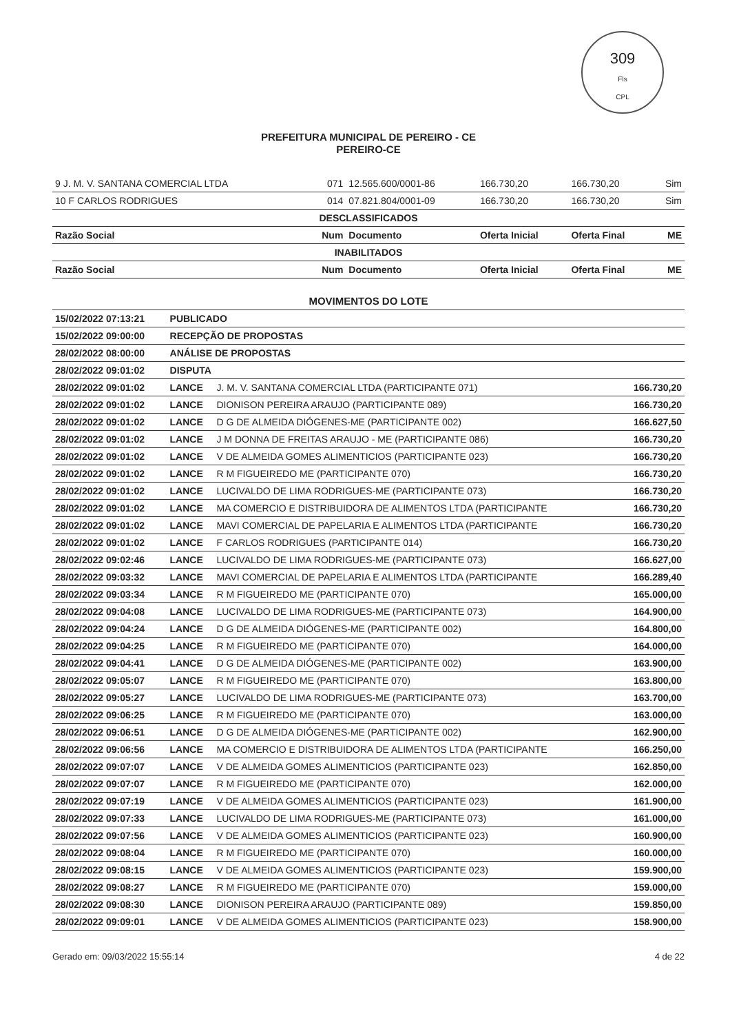309
Fls
CPL
PREFEITURA MUNICIPAL DE PEREIRO - CE
PEREIRO-CE
| 9 J. M. V. SANTANA COMERCIAL LTDA | 071 | 12.565.600/0001-86 | 166.730,20 | 166.730,20 | Sim |
| 10 F CARLOS RODRIGUES | 014 | 07.821.804/0001-09 | 166.730,20 | 166.730,20 | Sim |
| DESCLASSIFICADOS | | | | | |
| Razão Social | Num | Documento | Oferta Inicial | Oferta Final | ME |
| INABILITADOS | | | | | |
| Razão Social | Num | Documento | Oferta Inicial | Oferta Final | ME |
MOVIMENTOS DO LOTE
| 15/02/2022 07:13:21 | PUBLICADO | | |
| 15/02/2022 09:00:00 | RECEPÇÃO DE PROPOSTAS | | |
| 28/02/2022 08:00:00 | ANÁLISE DE PROPOSTAS | | |
| 28/02/2022 09:01:02 | DISPUTA | | |
| 28/02/2022 09:01:02 | LANCE | J. M. V. SANTANA COMERCIAL LTDA (PARTICIPANTE 071) | 166.730,20 |
| 28/02/2022 09:01:02 | LANCE | DIONISON PEREIRA ARAUJO (PARTICIPANTE 089) | 166.730,20 |
| 28/02/2022 09:01:02 | LANCE | D G DE ALMEIDA DIÓGENES-ME (PARTICIPANTE 002) | 166.627,50 |
| 28/02/2022 09:01:02 | LANCE | J M DONNA DE FREITAS ARAUJO - ME (PARTICIPANTE 086) | 166.730,20 |
| 28/02/2022 09:01:02 | LANCE | V DE ALMEIDA GOMES ALIMENTICIOS (PARTICIPANTE 023) | 166.730,20 |
| 28/02/2022 09:01:02 | LANCE | R M FIGUEIREDO ME (PARTICIPANTE 070) | 166.730,20 |
| 28/02/2022 09:01:02 | LANCE | LUCIVALDO DE LIMA RODRIGUES-ME (PARTICIPANTE 073) | 166.730,20 |
| 28/02/2022 09:01:02 | LANCE | MA COMERCIO E DISTRIBUIDORA DE ALIMENTOS LTDA (PARTICIPANTE | 166.730,20 |
| 28/02/2022 09:01:02 | LANCE | MAVI COMERCIAL DE PAPELARIA E ALIMENTOS LTDA (PARTICIPANTE | 166.730,20 |
| 28/02/2022 09:01:02 | LANCE | F CARLOS RODRIGUES (PARTICIPANTE 014) | 166.730,20 |
| 28/02/2022 09:02:46 | LANCE | LUCIVALDO DE LIMA RODRIGUES-ME (PARTICIPANTE 073) | 166.627,00 |
| 28/02/2022 09:03:32 | LANCE | MAVI COMERCIAL DE PAPELARIA E ALIMENTOS LTDA (PARTICIPANTE | 166.289,40 |
| 28/02/2022 09:03:34 | LANCE | R M FIGUEIREDO ME (PARTICIPANTE 070) | 165.000,00 |
| 28/02/2022 09:04:08 | LANCE | LUCIVALDO DE LIMA RODRIGUES-ME (PARTICIPANTE 073) | 164.900,00 |
| 28/02/2022 09:04:24 | LANCE | D G DE ALMEIDA DIÓGENES-ME (PARTICIPANTE 002) | 164.800,00 |
| 28/02/2022 09:04:25 | LANCE | R M FIGUEIREDO ME (PARTICIPANTE 070) | 164.000,00 |
| 28/02/2022 09:04:41 | LANCE | D G DE ALMEIDA DIÓGENES-ME (PARTICIPANTE 002) | 163.900,00 |
| 28/02/2022 09:05:07 | LANCE | R M FIGUEIREDO ME (PARTICIPANTE 070) | 163.800,00 |
| 28/02/2022 09:05:27 | LANCE | LUCIVALDO DE LIMA RODRIGUES-ME (PARTICIPANTE 073) | 163.700,00 |
| 28/02/2022 09:06:25 | LANCE | R M FIGUEIREDO ME (PARTICIPANTE 070) | 163.000,00 |
| 28/02/2022 09:06:51 | LANCE | D G DE ALMEIDA DIÓGENES-ME (PARTICIPANTE 002) | 162.900,00 |
| 28/02/2022 09:06:56 | LANCE | MA COMERCIO E DISTRIBUIDORA DE ALIMENTOS LTDA (PARTICIPANTE | 166.250,00 |
| 28/02/2022 09:07:07 | LANCE | V DE ALMEIDA GOMES ALIMENTICIOS (PARTICIPANTE 023) | 162.850,00 |
| 28/02/2022 09:07:07 | LANCE | R M FIGUEIREDO ME (PARTICIPANTE 070) | 162.000,00 |
| 28/02/2022 09:07:19 | LANCE | V DE ALMEIDA GOMES ALIMENTICIOS (PARTICIPANTE 023) | 161.900,00 |
| 28/02/2022 09:07:33 | LANCE | LUCIVALDO DE LIMA RODRIGUES-ME (PARTICIPANTE 073) | 161.000,00 |
| 28/02/2022 09:07:56 | LANCE | V DE ALMEIDA GOMES ALIMENTICIOS (PARTICIPANTE 023) | 160.900,00 |
| 28/02/2022 09:08:04 | LANCE | R M FIGUEIREDO ME (PARTICIPANTE 070) | 160.000,00 |
| 28/02/2022 09:08:15 | LANCE | V DE ALMEIDA GOMES ALIMENTICIOS (PARTICIPANTE 023) | 159.900,00 |
| 28/02/2022 09:08:27 | LANCE | R M FIGUEIREDO ME (PARTICIPANTE 070) | 159.000,00 |
| 28/02/2022 09:08:30 | LANCE | DIONISON PEREIRA ARAUJO (PARTICIPANTE 089) | 159.850,00 |
| 28/02/2022 09:09:01 | LANCE | V DE ALMEIDA GOMES ALIMENTICIOS (PARTICIPANTE 023) | 158.900,00 |
Gerado em: 09/03/2022 15:55:14 4 de 22